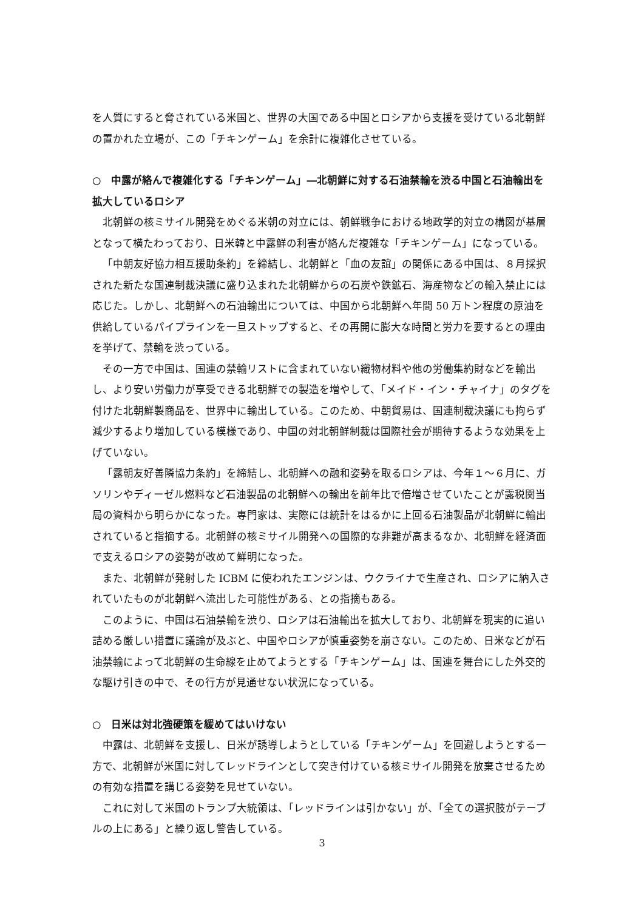を人質にすると脅されている米国と、世界の大国である中国とロシアから支援を受けている北朝鮮の置かれた立場が、この「チキンゲーム」を余計に複雑化させている。
○　中露が絡んで複雑化する「チキンゲーム」―北朝鮮に対する石油禁輸を渋る中国と石油輸出を拡大しているロシア
北朝鮮の核ミサイル開発をめぐる米朝の対立には、朝鮮戦争における地政学的対立の構図が基層となって横たわっており、日米韓と中露鮮の利害が絡んだ複雑な「チキンゲーム」になっている。
「中朝友好協力相互援助条約」を締結し、北朝鮮と「血の友誼」の関係にある中国は、８月採択された新たな国連制裁決議に盛り込まれた北朝鮮からの石炭や鉄鉱石、海産物などの輸入禁止には応じた。しかし、北朝鮮への石油輸出については、中国から北朝鮮へ年間 50 万トン程度の原油を供給しているパイプラインを一旦ストップすると、その再開に膨大な時間と労力を要するとの理由を挙げて、禁輸を渋っている。
その一方で中国は、国連の禁輸リストに含まれていない織物材料や他の労働集約財などを輸出し、より安い労働力が享受できる北朝鮮での製造を増やして、「メイド・イン・チャイナ」のタグを付けた北朝鮮製商品を、世界中に輸出している。このため、中朝貿易は、国連制裁決議にも拘らず減少するより増加している模様であり、中国の対北朝鮮制裁は国際社会が期待するような効果を上げていない。
「露朝友好善隣協力条約」を締結し、北朝鮮への融和姿勢を取るロシアは、今年１～６月に、ガソリンやディーゼル燃料など石油製品の北朝鮮への輸出を前年比で倍増させていたことが露税関当局の資料から明らかになった。専門家は、実際には統計をはるかに上回る石油製品が北朝鮮に輸出されていると指摘する。北朝鮮の核ミサイル開発への国際的な非難が高まるなか、北朝鮮を経済面で支えるロシアの姿勢が改めて鮮明になった。
また、北朝鮮が発射した ICBM に使われたエンジンは、ウクライナで生産され、ロシアに納入されていたものが北朝鮮へ流出した可能性がある、との指摘もある。
このように、中国は石油禁輸を渋り、ロシアは石油輸出を拡大しており、北朝鮮を現実的に追い詰める厳しい措置に議論が及ぶと、中国やロシアが慎重姿勢を崩さない。このため、日米などが石油禁輸によって北朝鮮の生命線を止めてようとする「チキンゲーム」は、国連を舞台にした外交的な駆け引きの中で、その行方が見通せない状況になっている。
○　日米は対北強硬策を緩めてはいけない
中露は、北朝鮮を支援し、日米が誘導しようとしている「チキンゲーム」を回避しようとする一方で、北朝鮮が米国に対してレッドラインとして突き付けている核ミサイル開発を放棄させるための有効な措置を講じる姿勢を見せていない。
これに対して米国のトランプ大統領は、「レッドラインは引かない」が、「全ての選択肢がテーブルの上にある」と繰り返し警告している。
3